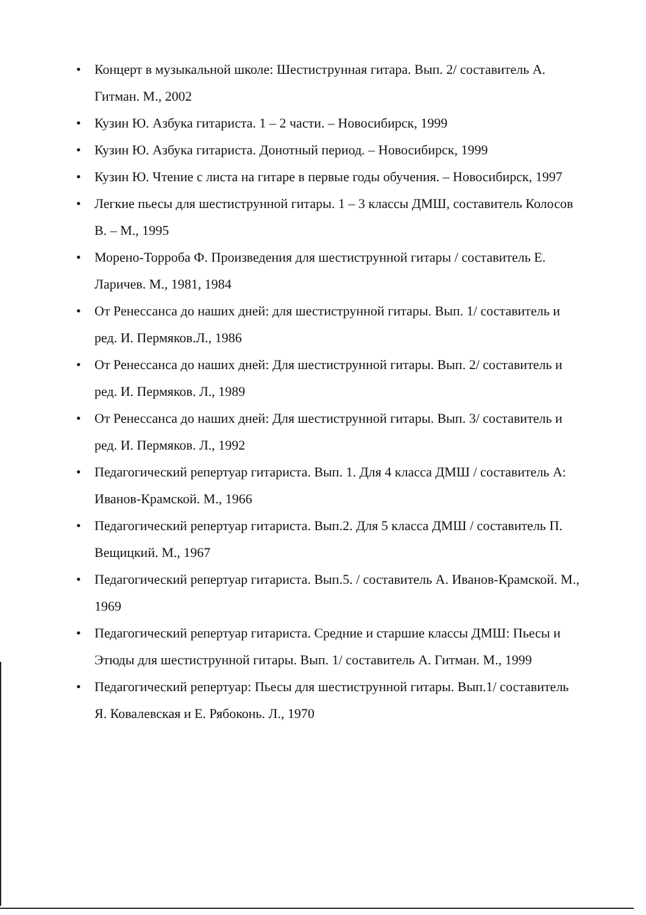• Концерт в музыкальной школе: Шестиструнная гитара. Вып. 2/ составитель А. Гитман. М., 2002
• Кузин Ю. Азбука гитариста. 1 – 2 части. – Новосибирск, 1999
• Кузин Ю. Азбука гитариста. Донотный период. – Новосибирск, 1999
• Кузин Ю. Чтение с листа на гитаре в первые годы обучения. – Новосибирск, 1997
• Легкие пьесы для шестиструнной гитары. 1 – 3 классы ДМШ, составитель Колосов В. – М., 1995
• Морено-Торроба Ф. Произведения для шестиструнной гитары / составитель Е. Ларичев. М., 1981, 1984
• От Ренессанса до наших дней: для шестиструнной гитары. Вып. 1/ составитель и ред. И. Пермяков.Л., 1986
• От Ренессанса до наших дней: Для шестиструнной гитары. Вып. 2/ составитель и ред. И. Пермяков. Л., 1989
• От Ренессанса до наших дней: Для шестиструнной гитары. Вып. 3/ составитель и ред. И. Пермяков. Л., 1992
• Педагогический репертуар гитариста. Вып. 1. Для 4 класса ДМШ / составитель А: Иванов-Крамской. М., 1966
• Педагогический репертуар гитариста. Вып.2. Для 5 класса ДМШ / составитель П. Вещицкий. М., 1967
• Педагогический репертуар гитариста. Вып.5. / составитель А. Иванов-Крамской. М.,
1969
• Педагогический репертуар гитариста. Средние и старшие классы ДМШ: Пьесы и Этюды для шестиструнной гитары. Вып. 1/ составитель А. Гитман. М., 1999
• Педагогический репертуар: Пьесы для шестиструнной гитары. Вып.1/ составитель Я. Ковалевская и Е. Рябоконь. Л., 1970